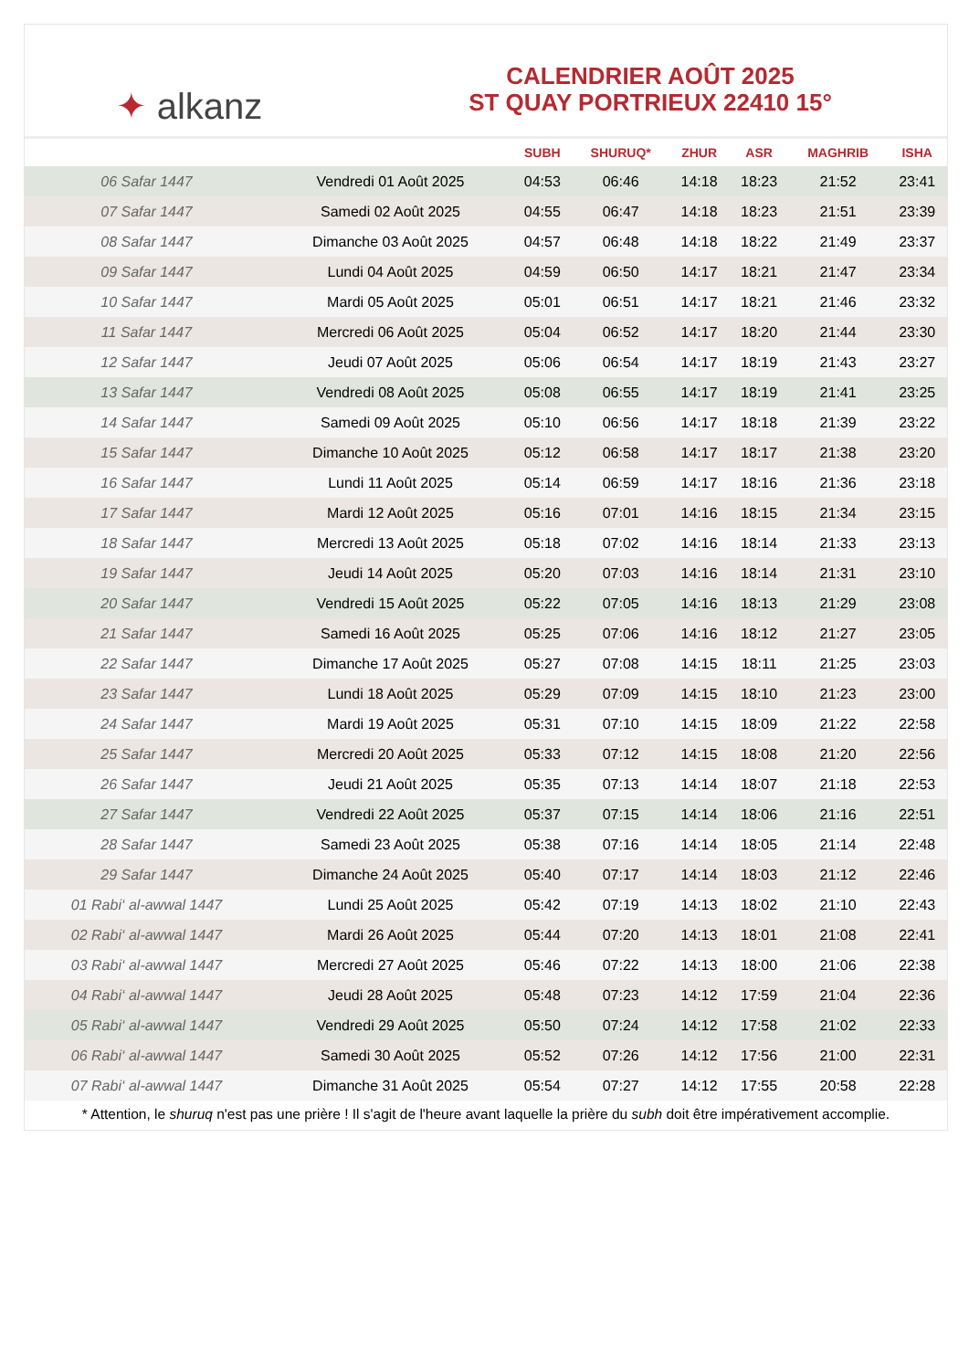✦ alkanz
CALENDRIER AOÛT 2025
ST QUAY PORTRIEUX 22410 15°
| | | SUBH | SHURUQ* | ZHUR | ASR | MAGHRIB | ISHA |
| --- | --- | --- | --- | --- | --- | --- | --- |
| 06 Safar 1447 | Vendredi 01 Août 2025 | 04:53 | 06:46 | 14:18 | 18:23 | 21:52 | 23:41 |
| 07 Safar 1447 | Samedi 02 Août 2025 | 04:55 | 06:47 | 14:18 | 18:23 | 21:51 | 23:39 |
| 08 Safar 1447 | Dimanche 03 Août 2025 | 04:57 | 06:48 | 14:18 | 18:22 | 21:49 | 23:37 |
| 09 Safar 1447 | Lundi 04 Août 2025 | 04:59 | 06:50 | 14:17 | 18:21 | 21:47 | 23:34 |
| 10 Safar 1447 | Mardi 05 Août 2025 | 05:01 | 06:51 | 14:17 | 18:21 | 21:46 | 23:32 |
| 11 Safar 1447 | Mercredi 06 Août 2025 | 05:04 | 06:52 | 14:17 | 18:20 | 21:44 | 23:30 |
| 12 Safar 1447 | Jeudi 07 Août 2025 | 05:06 | 06:54 | 14:17 | 18:19 | 21:43 | 23:27 |
| 13 Safar 1447 | Vendredi 08 Août 2025 | 05:08 | 06:55 | 14:17 | 18:19 | 21:41 | 23:25 |
| 14 Safar 1447 | Samedi 09 Août 2025 | 05:10 | 06:56 | 14:17 | 18:18 | 21:39 | 23:22 |
| 15 Safar 1447 | Dimanche 10 Août 2025 | 05:12 | 06:58 | 14:17 | 18:17 | 21:38 | 23:20 |
| 16 Safar 1447 | Lundi 11 Août 2025 | 05:14 | 06:59 | 14:17 | 18:16 | 21:36 | 23:18 |
| 17 Safar 1447 | Mardi 12 Août 2025 | 05:16 | 07:01 | 14:16 | 18:15 | 21:34 | 23:15 |
| 18 Safar 1447 | Mercredi 13 Août 2025 | 05:18 | 07:02 | 14:16 | 18:14 | 21:33 | 23:13 |
| 19 Safar 1447 | Jeudi 14 Août 2025 | 05:20 | 07:03 | 14:16 | 18:14 | 21:31 | 23:10 |
| 20 Safar 1447 | Vendredi 15 Août 2025 | 05:22 | 07:05 | 14:16 | 18:13 | 21:29 | 23:08 |
| 21 Safar 1447 | Samedi 16 Août 2025 | 05:25 | 07:06 | 14:16 | 18:12 | 21:27 | 23:05 |
| 22 Safar 1447 | Dimanche 17 Août 2025 | 05:27 | 07:08 | 14:15 | 18:11 | 21:25 | 23:03 |
| 23 Safar 1447 | Lundi 18 Août 2025 | 05:29 | 07:09 | 14:15 | 18:10 | 21:23 | 23:00 |
| 24 Safar 1447 | Mardi 19 Août 2025 | 05:31 | 07:10 | 14:15 | 18:09 | 21:22 | 22:58 |
| 25 Safar 1447 | Mercredi 20 Août 2025 | 05:33 | 07:12 | 14:15 | 18:08 | 21:20 | 22:56 |
| 26 Safar 1447 | Jeudi 21 Août 2025 | 05:35 | 07:13 | 14:14 | 18:07 | 21:18 | 22:53 |
| 27 Safar 1447 | Vendredi 22 Août 2025 | 05:37 | 07:15 | 14:14 | 18:06 | 21:16 | 22:51 |
| 28 Safar 1447 | Samedi 23 Août 2025 | 05:38 | 07:16 | 14:14 | 18:05 | 21:14 | 22:48 |
| 29 Safar 1447 | Dimanche 24 Août 2025 | 05:40 | 07:17 | 14:14 | 18:03 | 21:12 | 22:46 |
| 01 Rabi‘ al-awwal 1447 | Lundi 25 Août 2025 | 05:42 | 07:19 | 14:13 | 18:02 | 21:10 | 22:43 |
| 02 Rabi‘ al-awwal 1447 | Mardi 26 Août 2025 | 05:44 | 07:20 | 14:13 | 18:01 | 21:08 | 22:41 |
| 03 Rabi‘ al-awwal 1447 | Mercredi 27 Août 2025 | 05:46 | 07:22 | 14:13 | 18:00 | 21:06 | 22:38 |
| 04 Rabi‘ al-awwal 1447 | Jeudi 28 Août 2025 | 05:48 | 07:23 | 14:12 | 17:59 | 21:04 | 22:36 |
| 05 Rabi‘ al-awwal 1447 | Vendredi 29 Août 2025 | 05:50 | 07:24 | 14:12 | 17:58 | 21:02 | 22:33 |
| 06 Rabi‘ al-awwal 1447 | Samedi 30 Août 2025 | 05:52 | 07:26 | 14:12 | 17:56 | 21:00 | 22:31 |
| 07 Rabi‘ al-awwal 1447 | Dimanche 31 Août 2025 | 05:54 | 07:27 | 14:12 | 17:55 | 20:58 | 22:28 |
* Attention, le shuruq n'est pas une prière ! Il s'agit de l'heure avant laquelle la prière du subh doit être impérativement accomplie.